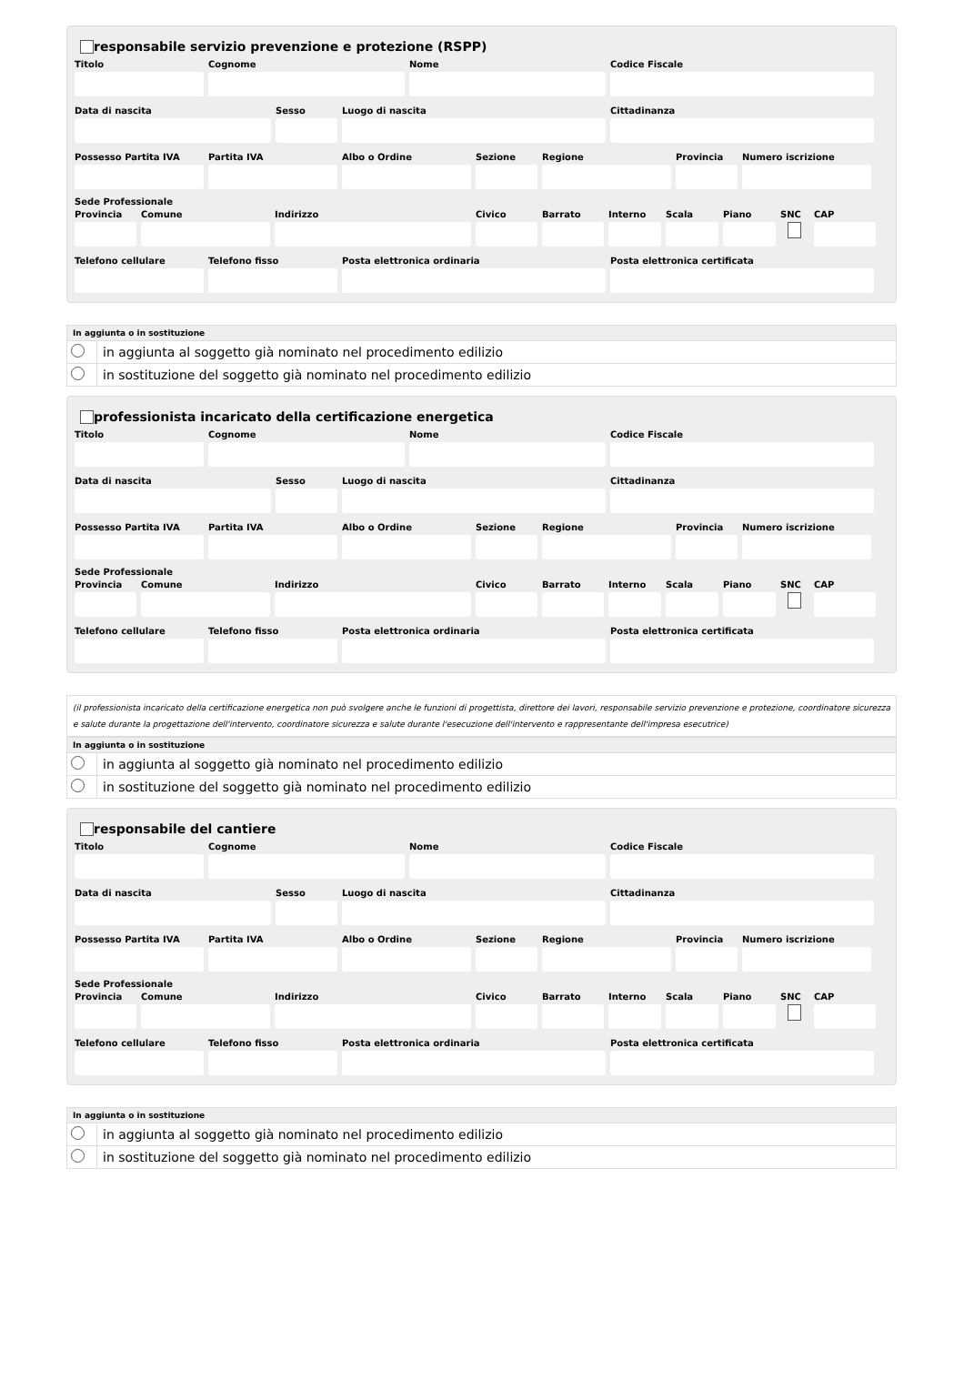responsabile servizio prevenzione e protezione (RSPP)
Titolo Cognome Nome Codice Fiscale
Data di nascita Sesso Luogo di nascita Cittadinanza
Possesso Partita IVA
Partita IVA Albo o Ordine Sezione Regione Provincia
Numero iscrizione
Sede Professionale
Provincia
Comune Indirizzo Civico Barrato Interno
Scala Piano SNC CAP
Telefono cellulare
Telefono fisso Posta elettronica ordinaria Posta elettronica certificata
| In aggiunta o in sostituzione | |
| --- | --- |
| | in aggiunta al soggetto già nominato nel procedimento edilizio |
| | in sostituzione del soggetto già nominato nel procedimento edilizio |
professionista incaricato della certificazione energetica
Titolo Cognome Nome Codice Fiscale
Data di nascita Sesso Luogo di nascita Cittadinanza
Possesso Partita IVA
Partita IVA Albo o Ordine Sezione Regione Provincia
Numero iscrizione
Sede Professionale
Provincia
Comune Indirizzo Civico Barrato Interno
Scala Piano SNC CAP
Telefono cellulare
Telefono fisso Posta elettronica ordinaria Posta elettronica certificata
(il professionista incaricato della certificazione energetica non può svolgere anche le funzioni di progettista, direttore dei lavori, responsabile servizio prevenzione e protezione, coordinatore sicurezza e salute durante la progettazione dell'intervento, coordinatore sicurezza e salute durante l'esecuzione dell'intervento e rappresentante dell'impresa esecutrice)
| In aggiunta o in sostituzione | |
| --- | --- |
| | in aggiunta al soggetto già nominato nel procedimento edilizio |
| | in sostituzione del soggetto già nominato nel procedimento edilizio |
responsabile del cantiere
Titolo Cognome Nome Codice Fiscale
Data di nascita Sesso Luogo di nascita Cittadinanza
Possesso Partita IVA
Partita IVA Albo o Ordine Sezione Regione Provincia
Numero iscrizione
Sede Professionale
Provincia
Comune Indirizzo Civico Barrato Interno
Scala Piano SNC CAP
Telefono cellulare
Telefono fisso Posta elettronica ordinaria Posta elettronica certificata
| In aggiunta o in sostituzione | |
| --- | --- |
| | in aggiunta al soggetto già nominato nel procedimento edilizio |
| | in sostituzione del soggetto già nominato nel procedimento edilizio |